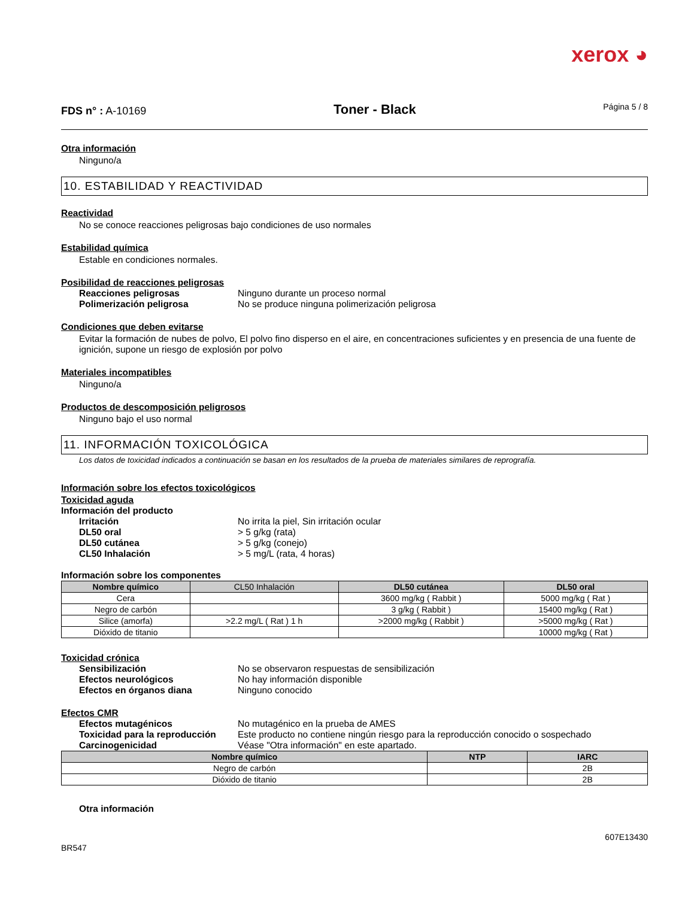xerox ◕
FDS n° : A-10169 Toner - Black Página 5 / 8
Otra información
Ninguno/a
10. ESTABILIDAD Y REACTIVIDAD
Reactividad
No se conoce reacciones peligrosas bajo condiciones de uso normales
Estabilidad química
Estable en condiciones normales.
Posibilidad de reacciones peligrosas
Reacciones peligrosas Ninguno durante un proceso normal Polimerización peligrosa No se produce ninguna polimerización peligrosa
Condiciones que deben evitarse
Evitar la formación de nubes de polvo, El polvo fino disperso en el aire, en concentraciones suficientes y en presencia de una fuente de ignición, supone un riesgo de explosión por polvo
Materiales incompatibles
Ninguno/a
Productos de descomposición peligrosos
Ninguno bajo el uso normal
11. INFORMACIÓN TOXICOLÓGICA
Los datos de toxicidad indicados a continuación se basan en los resultados de la prueba de materiales similares de reprografía.
Información sobre los efectos toxicológicos
Toxicidad aguda
Información del producto
Irritación No irrita la piel, Sin irritación ocular DL50 oral > 5 g/kg (rata) DL50 cutánea > 5 g/kg (conejo) CL50 Inhalación > 5 mg/L (rata, 4 horas)
Información sobre los componentes
| Nombre químico | CL50 Inhalación | DL50 cutánea | DL50 oral |
| --- | --- | --- | --- |
| Cera | | 3600 mg/kg ( Rabbit ) | 5000 mg/kg ( Rat ) |
| Negro de carbón | | 3 g/kg ( Rabbit ) | 15400 mg/kg ( Rat ) |
| Silice (amorfa) | >2.2 mg/L ( Rat ) 1 h | >2000 mg/kg ( Rabbit ) | >5000 mg/kg ( Rat ) |
| Dióxido de titanio | | | 10000 mg/kg ( Rat ) |
Toxicidad crónica
Sensibilización No se observaron respuestas de sensibilización Efectos neurológicos No hay información disponible Efectos en órganos diana Ninguno conocido
Efectos CMR
Efectos mutagénicos No mutagénico en la prueba de AMES Toxicidad para la reproducción Este producto no contiene ningún riesgo para la reproducción conocido o sospechado Carcinogenicidad Véase "Otra información" en este apartado.
| Nombre químico | NTP | IARC |
| --- | --- | --- |
| Negro de carbón | | 2B |
| Dióxido de titanio | | 2B |
Otra información
BR547 607E13430